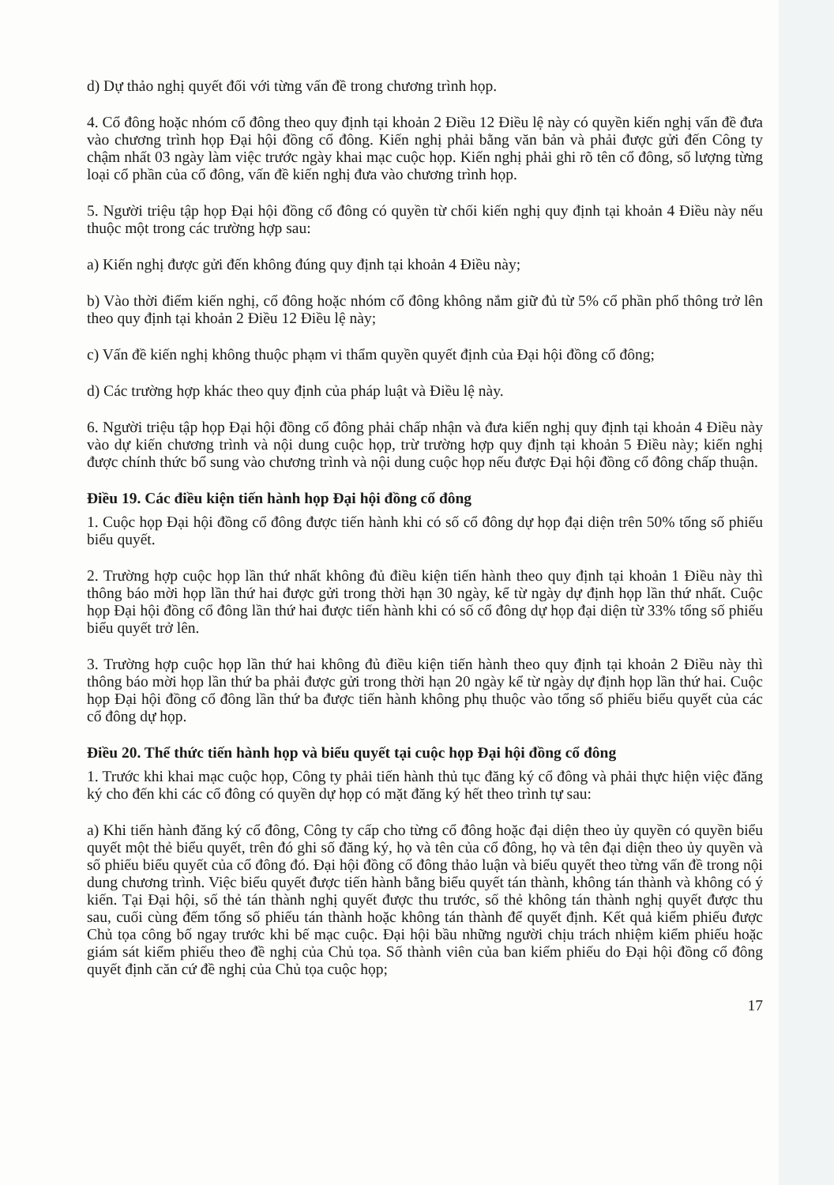d) Dự thảo nghị quyết đối với từng vấn đề trong chương trình họp.
4. Cổ đông hoặc nhóm cổ đông theo quy định tại khoản 2 Điều 12 Điều lệ này có quyền kiến nghị vấn đề đưa vào chương trình họp Đại hội đồng cổ đông. Kiến nghị phải bằng văn bản và phải được gửi đến Công ty chậm nhất 03 ngày làm việc trước ngày khai mạc cuộc họp. Kiến nghị phải ghi rõ tên cổ đông, số lượng từng loại cổ phần của cổ đông, vấn đề kiến nghị đưa vào chương trình họp.
5. Người triệu tập họp Đại hội đồng cổ đông có quyền từ chối kiến nghị quy định tại khoản 4 Điều này nếu thuộc một trong các trường hợp sau:
a) Kiến nghị được gửi đến không đúng quy định tại khoản 4 Điều này;
b) Vào thời điểm kiến nghị, cổ đông hoặc nhóm cổ đông không nắm giữ đủ từ 5% cổ phần phổ thông trở lên theo quy định tại khoản 2 Điều 12 Điều lệ này;
c) Vấn đề kiến nghị không thuộc phạm vi thẩm quyền quyết định của Đại hội đồng cổ đông;
d) Các trường hợp khác theo quy định của pháp luật và Điều lệ này.
6. Người triệu tập họp Đại hội đồng cổ đông phải chấp nhận và đưa kiến nghị quy định tại khoản 4 Điều này vào dự kiến chương trình và nội dung cuộc họp, trừ trường hợp quy định tại khoản 5 Điều này; kiến nghị được chính thức bổ sung vào chương trình và nội dung cuộc họp nếu được Đại hội đồng cổ đông chấp thuận.
Điều 19. Các điều kiện tiến hành họp Đại hội đồng cổ đông
1. Cuộc họp Đại hội đồng cổ đông được tiến hành khi có số cổ đông dự họp đại diện trên 50% tổng số phiếu biểu quyết.
2. Trường hợp cuộc họp lần thứ nhất không đủ điều kiện tiến hành theo quy định tại khoản 1 Điều này thì thông báo mời họp lần thứ hai được gửi trong thời hạn 30 ngày, kể từ ngày dự định họp lần thứ nhất. Cuộc họp Đại hội đồng cổ đông lần thứ hai được tiến hành khi có số cổ đông dự họp đại diện từ 33% tổng số phiếu biểu quyết trở lên.
3. Trường hợp cuộc họp lần thứ hai không đủ điều kiện tiến hành theo quy định tại khoản 2 Điều này thì thông báo mời họp lần thứ ba phải được gửi trong thời hạn 20 ngày kể từ ngày dự định họp lần thứ hai. Cuộc họp Đại hội đồng cổ đông lần thứ ba được tiến hành không phụ thuộc vào tổng số phiếu biểu quyết của các cổ đông dự họp.
Điều 20. Thể thức tiến hành họp và biểu quyết tại cuộc họp Đại hội đồng cổ đông
1. Trước khi khai mạc cuộc họp, Công ty phải tiến hành thủ tục đăng ký cổ đông và phải thực hiện việc đăng ký cho đến khi các cổ đông có quyền dự họp có mặt đăng ký hết theo trình tự sau:
a) Khi tiến hành đăng ký cổ đông, Công ty cấp cho từng cổ đông hoặc đại diện theo ủy quyền có quyền biểu quyết một thẻ biểu quyết, trên đó ghi số đăng ký, họ và tên của cổ đông, họ và tên đại diện theo ủy quyền và số phiếu biểu quyết của cổ đông đó. Đại hội đồng cổ đông thảo luận và biểu quyết theo từng vấn đề trong nội dung chương trình. Việc biểu quyết được tiến hành bằng biểu quyết tán thành, không tán thành và không có ý kiến. Tại Đại hội, số thẻ tán thành nghị quyết được thu trước, số thẻ không tán thành nghị quyết được thu sau, cuối cùng đếm tổng số phiếu tán thành hoặc không tán thành để quyết định. Kết quả kiểm phiếu được Chủ tọa công bố ngay trước khi bế mạc cuộc. Đại hội bầu những người chịu trách nhiệm kiểm phiếu hoặc giám sát kiểm phiếu theo đề nghị của Chủ tọa. Số thành viên của ban kiểm phiếu do Đại hội đồng cổ đông quyết định căn cứ đề nghị của Chủ tọa cuộc họp;
17